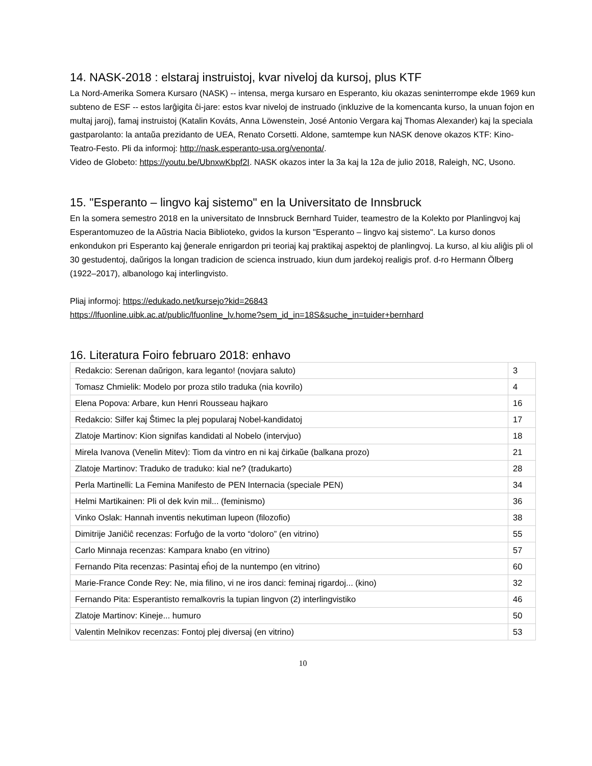14. NASK-2018 : elstaraj instruistoj, kvar niveloj da kursoj, plus KTF
La Nord-Amerika Somera Kursaro (NASK) -- intensa, merga kursaro en Esperanto, kiu okazas seninterrompe ekde 1969 kun subteno de ESF -- estos larĝigita ĉi-jare: estos kvar niveloj de instruado (inkluzive de la komencanta kurso, la unuan fojon en multaj jaroj), famaj instruistoj (Katalin Kováts, Anna Löwenstein, José Antonio Vergara kaj Thomas Alexander) kaj la speciala gastparolanto: la antaŭa prezidanto de UEA, Renato Corsetti. Aldone, samtempe kun NASK denove okazos KTF: Kino-Teatro-Festo. Pli da informoj: http://nask.esperanto-usa.org/venonta/.
Video de Globeto: https://youtu.be/UbnxwKbpf2I. NASK okazos inter la 3a kaj la 12a de julio 2018, Raleigh, NC, Usono.
15. "Esperanto – lingvo kaj sistemo" en la Universitato de Innsbruck
En la somera semestro 2018 en la universitato de Innsbruck Bernhard Tuider, teamestro de la Kolekto por Planlingvoj kaj Esperantomuzeo de la Aŭstria Nacia Biblioteko, gvidos la kurson "Esperanto – lingvo kaj sistemo". La kurso donos enkondukon pri Esperanto kaj ĝenerale enrigardon pri teoriaj kaj praktikaj aspektoj de planlingvoj. La kurso, al kiu aliĝis pli ol 30 gestudentoj, daŭrigos la longan tradicion de scienca instruado, kiun dum jardekoj realigis prof. d-ro Hermann Ölberg (1922–2017), albanologo kaj interlingvisto.
Pliaj informoj: https://edukado.net/kursejo?kid=26843
https://lfuonline.uibk.ac.at/public/lfuonline_lv.home?sem_id_in=18S&suche_in=tuider+bernhard
16. Literatura Foiro februaro 2018: enhavo
| Redakcio: Serenan daŭrigon, kara leganto! (novjara saluto) | 3 |
| Tomasz Chmielik: Modelo por proza stilo traduka (nia kovrilo) | 4 |
| Elena Popova: Arbare, kun Henri Rousseau hajkaro | 16 |
| Redakcio: Silfer kaj Ŝtimec la plej popularaj Nobel-kandidatoj | 17 |
| Zlatoje Martinov: Kion signifas kandidati al Nobelo (intervjuo) | 18 |
| Mirela Ivanova (Venelin Mitev): Tiom da vintro en ni kaj ĉirkaŭe (balkana prozo) | 21 |
| Zlatoje Martinov: Traduko de traduko: kial ne? (tradukarto) | 28 |
| Perla Martinelli: La Femina Manifesto de PEN Internacia (speciale PEN) | 34 |
| Helmi Martikainen: Pli ol dek kvin mil... (feminismo) | 36 |
| Vinko Oslak: Hannah inventis nekutiman lupeon (filozofio) | 38 |
| Dimitrije Janiĉiĉ recenzas: Forfuĝo de la vorto “doloro” (en vitrino) | 55 |
| Carlo Minnaja recenzas: Kampara knabo (en vitrino) | 57 |
| Fernando Pita recenzas: Pasintaj eĥoj de la nuntempo (en vitrino) | 60 |
| Marie-France Conde Rey: Ne, mia filino, vi ne iros danci: feminaj rigardoj... (kino) | 32 |
| Fernando Pita: Esperantisto remalkovris la tupian lingvon (2) interlingvistiko | 46 |
| Zlatoje Martinov: Kineje... humuro | 50 |
| Valentin Melnikov recenzas: Fontoj plej diversaj (en vitrino) | 53 |
10